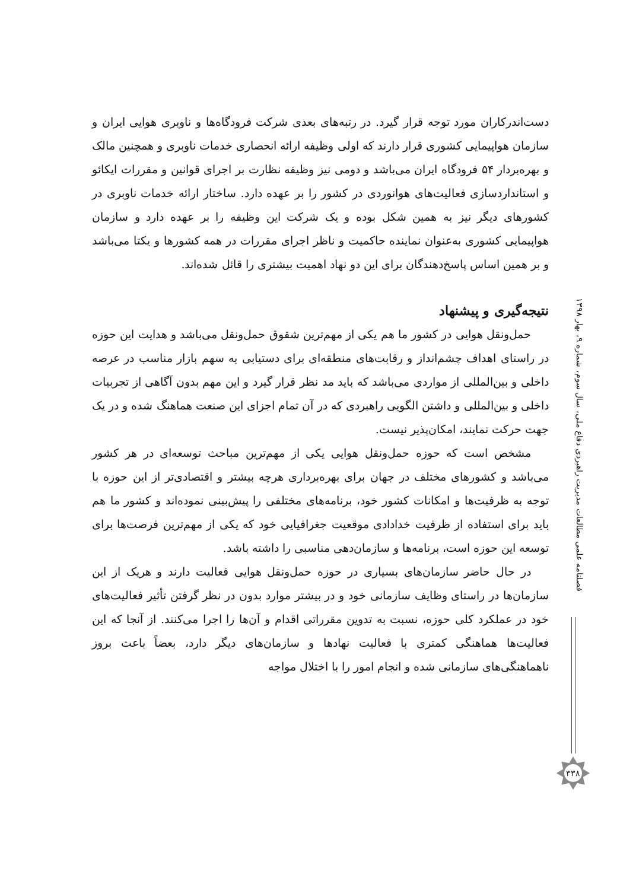دست‌اندرکاران مورد توجه قرار گیرد. در رتبه‌های بعدی شرکت فرودگاه‌ها و ناوبری هوایی ایران و سازمان هواپیمایی کشوری قرار دارند که اولی وظیفه ارائه انحصاری خدمات ناوبری و همچنین مالک و بهره‌بردار ۵۴ فرودگاه ایران می‌باشد و دومی نیز وظیفه نظارت بر اجرای قوانین و مقررات ایکائو و استانداردسازی فعالیت‌های هوانوردی در کشور را بر عهده دارد. ساختار ارائه خدمات ناوبری در کشورهای دیگر نیز به همین شکل بوده و یک شرکت این وظیفه را بر عهده دارد و سازمان هواپیمایی کشوری به‌عنوان نماینده حاکمیت و ناظر اجرای مقررات در همه کشورها و یکتا می‌باشد و بر همین اساس پاسخ‌دهندگان برای این دو نهاد اهمیت بیشتری را قائل شده‌اند.
نتیجه‌گیری و پیشنهاد
حمل‌ونقل هوایی در کشور ما هم یکی از مهم‌ترین شقوق حمل‌ونقل می‌باشد و هدایت این حوزه در راستای اهداف چشم‌انداز و رقابت‌های منطقه‌ای برای دستیابی به سهم بازار مناسب در عرصه داخلی و بین‌المللی از مواردی می‌باشد که باید مد نظر قرار گیرد و این مهم بدون آگاهی از تجربیات داخلی و بین‌المللی و داشتن الگویی راهبردی که در آن تمام اجزای این صنعت هماهنگ شده و در یک جهت حرکت نمایند، امکان‌پذیر نیست.
مشخص است که حوزه حمل‌ونقل هوایی یکی از مهم‌ترین مباحث توسعه‌ای در هر کشور می‌باشد و کشورهای مختلف در جهان برای بهره‌برداری هرچه بیشتر و اقتصادی‌تر از این حوزه با توجه به ظرفیت‌ها و امکانات کشور خود، برنامه‌های مختلفی را پیش‌بینی نموده‌اند و کشور ما هم باید برای استفاده از ظرفیت خدادادی موقعیت جغرافیایی خود که یکی از مهم‌ترین فرصت‌ها برای توسعه این حوزه است، برنامه‌ها و سازمان‌دهی مناسبی را داشته باشد.
در حال حاضر سازمان‌های بسیاری در حوزه حمل‌ونقل هوایی فعالیت دارند و هریک از این سازمان‌ها در راستای وظایف سازمانی خود و در بیشتر موارد بدون در نظر گرفتن تأثیر فعالیت‌های خود در عملکرد کلی حوزه، نسبت به تدوین مقرراتی اقدام و آن‌ها را اجرا می‌کنند. از آنجا که این فعالیت‌ها هماهنگی کمتری با فعالیت نهادها و سازمان‌های دیگر دارد، بعضاً باعث بروز ناهماهنگی‌های سازمانی شده و انجام امور را با اختلال مواجه
فصلنامه علمی مطالعات مدیریت راهبردی دفاع ملی، سال سوم، شماره ۹، بهار ۱۳۹۸
۳۳۸